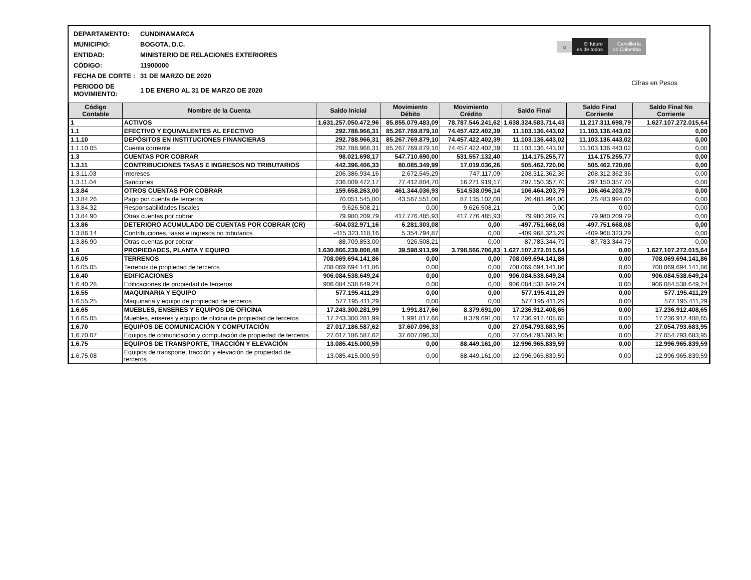| DEPARTAMENTO: | CUNDINAMARCA |
| MUNICIPIO: | BOGOTA, D.C. |
| ENTIDAD: | MINISTERIO DE RELACIONES EXTERIORES |
| CÓDIGO: | 11900000 |
| FECHA DE CORTE : | 31 DE MARZO DE 2020 |
| PERIODO DE MOVIMIENTO: | 1 DE ENERO AL 31 DE MARZO DE 2020 |
☼ El futuro
es de todos Cancillería
de Colombia
Cifras en Pesos
| Código Contable | Nombre de la Cuenta | Saldo Inicial | Movimiento Débito | Movimiento Crédito | Saldo Final | Saldo Final Corriente | Saldo Final No Corriente |
| --- | --- | --- | --- | --- | --- | --- | --- |
| 1 | ACTIVOS | 1.631.257.050.472,96 | 85.855.079.483,09 | 78.787.546.241,62 | 1.638.324.583.714,43 | 11.217.311.698,79 | 1.627.107.272.015,64 |
| 1.1 | EFECTIVO Y EQUIVALENTES AL EFECTIVO | 292.788.966,31 | 85.267.769.879,10 | 74.457.422.402,39 | 11.103.136.443,02 | 11.103.136.443,02 | 0,00 |
| 1.1.10 | DEPÓSITOS EN INSTITUCIONES FINANCIERAS | 292.788.966,31 | 85.267.769.879,10 | 74.457.422.402,39 | 11.103.136.443,02 | 11.103.136.443,02 | 0,00 |
| 1.1.10.05 | Cuenta corriente | 292.788.966,31 | 85.267.769.879,10 | 74.457.422.402,39 | 11.103.136.443,02 | 11.103.136.443,02 | 0,00 |
| 1.3 | CUENTAS POR COBRAR | 98.021.698,17 | 547.710.690,00 | 531.557.132,40 | 114.175.255,77 | 114.175.255,77 | 0,00 |
| 1.3.11 | CONTRIBUCIONES TASAS E INGRESOS NO TRIBUTARIOS | 442.396.406,33 | 80.085.349,99 | 17.019.036,26 | 505.462.720,06 | 505.462.720,06 | 0,00 |
| 1.3.11.03 | Intereses | 206.386.934,16 | 2.672.545,29 | 747.117,09 | 208.312.362,36 | 208.312.362,36 | 0,00 |
| 1.3.11.04 | Sanciones | 236.009.472,17 | 77.412.804,70 | 16.271.919,17 | 297.150.357,70 | 297.150.357,70 | 0,00 |
| 1.3.84 | OTROS CUENTAS POR COBRAR | 159.658.263,00 | 461.344.036,93 | 514.538.096,14 | 106.464.203,79 | 106.464.203,79 | 0,00 |
| 1.3.84.26 | Pago por cuenta de terceros | 70.051.545,00 | 43.567.551,00 | 87.135.102,00 | 26.483.994,00 | 26.483.994,00 | 0,00 |
| 1.3.84.32 | Responsabilidades fiscales | 9.626.508,21 | 0,00 | 9.626.508,21 | 0,00 | 0,00 | 0,00 |
| 1.3.84.90 | Otras cuentas por cobrar | 79.980.209,79 | 417.776.485,93 | 417.776.485,93 | 79.980.209,79 | 79.980.209,79 | 0,00 |
| 1.3.86 | DETERIORO ACUMULADO DE CUENTAS POR COBRAR (CR) | -504.032.971,16 | 6.281.303,08 | 0,00 | -497.751.668,08 | -497.751.668,08 | 0,00 |
| 1.3.86.14 | Contribuciones, tasas e ingresos no tributarios | -415.323.118,16 | 5.354.794,87 | 0,00 | -409.968.323,29 | -409.968.323,29 | 0,00 |
| 1.3.86.90 | Otras cuentas por cobrar | -88.709.853,00 | 926.508,21 | 0,00 | -87.783.344,79 | -87.783.344,79 | 0,00 |
| 1.6 | PROPIEDADES, PLANTA Y EQUIPO | 1.630.866.239.808,48 | 39.598.913,99 | 3.798.566.706,83 | 1.627.107.272.015,64 | 0,00 | 1.627.107.272.015,64 |
| 1.6.05 | TERRENOS | 708.069.694.141,86 | 0,00 | 0,00 | 708.069.694.141,86 | 0,00 | 708.069.694.141,86 |
| 1.6.05.05 | Terrenos de propiedad de terceros | 708.069.694.141,86 | 0,00 | 0,00 | 708.069.694.141,86 | 0,00 | 708.069.694.141,86 |
| 1.6.40 | EDIFICACIONES | 906.084.538.649,24 | 0,00 | 0,00 | 906.084.538.649,24 | 0,00 | 906.084.538.649,24 |
| 1.6.40.28 | Edificaciones de propiedad de terceros | 906.084.538.649,24 | 0,00 | 0,00 | 906.084.538.649,24 | 0,00 | 906.084.538.649,24 |
| 1.6.55 | MAQUINARIA Y EQUIPO | 577.195.411,29 | 0,00 | 0,00 | 577.195.411,29 | 0,00 | 577.195.411,29 |
| 1.6.55.25 | Maquinaria y equipo de propiedad de terceros | 577.195.411,29 | 0,00 | 0,00 | 577.195.411,29 | 0,00 | 577.195.411,29 |
| 1.6.65 | MUEBLES, ENSERES Y EQUIPOS DE OFICINA | 17.243.300.281,99 | 1.991.817,66 | 8.379.691,00 | 17.236.912.408,65 | 0,00 | 17.236.912.408,65 |
| 1.6.65.05 | Muebles, enseres y equipo de oficina de propiedad de terceros | 17.243.300.281,99 | 1.991.817,66 | 8.379.691,00 | 17.236.912.408,65 | 0,00 | 17.236.912.408,65 |
| 1.6.70 | EQUIPOS DE COMUNICACIÓN Y COMPUTACIÓN | 27.017.186.587,62 | 37.607.096,33 | 0,00 | 27.054.793.683,95 | 0,00 | 27.054.793.683,95 |
| 1.6.70.07 | Equipos de comunicación y computación de propiedad de terceros | 27.017.186.587,62 | 37.607.096,33 | 0,00 | 27.054.793.683,95 | 0,00 | 27.054.793.683,95 |
| 1.6.75 | EQUIPOS DE TRANSPORTE, TRACCIÓN Y ELEVACIÓN | 13.085.415.000,59 | 0,00 | 88.449.161,00 | 12.996.965.839,59 | 0,00 | 12.996.965.839,59 |
| 1.6.75.08 | Equipos de transporte, tracción y elevación de propiedad de terceros | 13.085.415.000,59 | 0,00 | 88.449.161,00 | 12.996.965.839,59 | 0,00 | 12.996.965.839,59 |